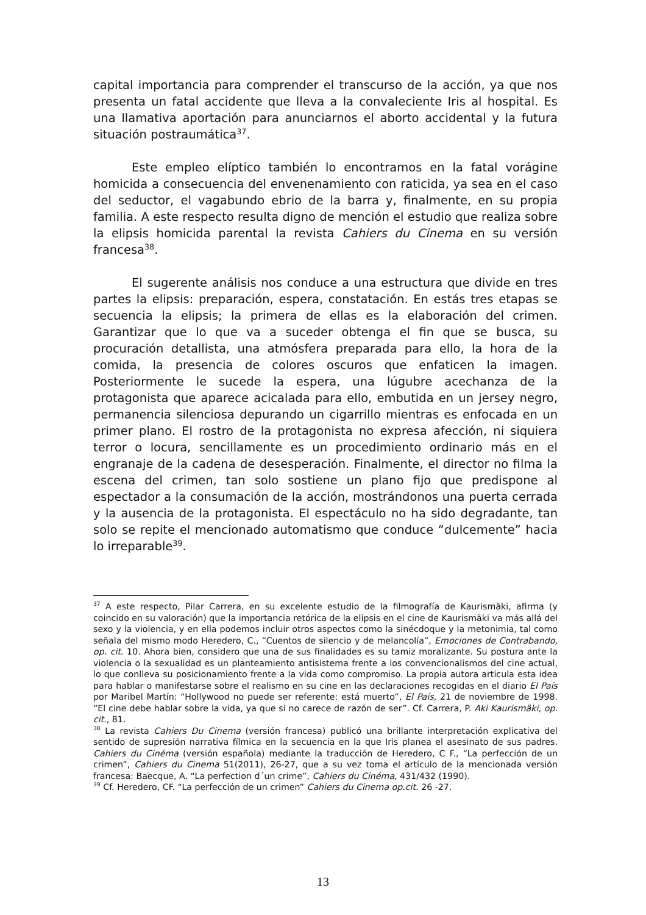capital importancia para comprender el transcurso de la acción, ya que nos presenta un fatal accidente que lleva a la convaleciente Iris al hospital. Es una llamativa aportación para anunciarnos el aborto accidental y la futura situación postraumática<sup>37</sup>.
Este empleo elíptico también lo encontramos en la fatal vorágine homicida a consecuencia del envenenamiento con raticida, ya sea en el caso del seductor, el vagabundo ebrio de la barra y, finalmente, en su propia familia. A este respecto resulta digno de mención el estudio que realiza sobre la elipsis homicida parental la revista Cahiers du Cinema en su versión francesa<sup>38</sup>.
El sugerente análisis nos conduce a una estructura que divide en tres partes la elipsis: preparación, espera, constatación. En estás tres etapas se secuencia la elipsis; la primera de ellas es la elaboración del crimen. Garantizar que lo que va a suceder obtenga el fin que se busca, su procuración detallista, una atmósfera preparada para ello, la hora de la comida, la presencia de colores oscuros que enfaticen la imagen. Posteriormente le sucede la espera, una lúgubre acechanza de la protagonista que aparece acicalada para ello, embutida en un jersey negro, permanencia silenciosa depurando un cigarrillo mientras es enfocada en un primer plano. El rostro de la protagonista no expresa afección, ni siquiera terror o locura, sencillamente es un procedimiento ordinario más en el engranaje de la cadena de desesperación. Finalmente, el director no filma la escena del crimen, tan solo sostiene un plano fijo que predispone al espectador a la consumación de la acción, mostrándonos una puerta cerrada y la ausencia de la protagonista. El espectáculo no ha sido degradante, tan solo se repite el mencionado automatismo que conduce “dulcemente” hacia lo irreparable<sup>39</sup>.
<sup>37</sup> A este respecto, Pilar Carrera, en su excelente estudio de la filmografía de Kaurismäki, afirma (y coincido en su valoración) que la importancia retórica de la elipsis en el cine de Kaurismäki va más allá del sexo y la violencia, y en ella podemos incluir otros aspectos como la sinécdoque y la metonimia, tal como señala del mismo modo Heredero, C., “Cuentos de silencio y de melancolía”, Emociones de Contrabando, op. cit. 10. Ahora bien, considero que una de sus finalidades es su tamiz moralizante. Su postura ante la violencia o la sexualidad es un planteamiento antisistema frente a los convencionalismos del cine actual, lo que conlleva su posicionamiento frente a la vida como compromiso. La propia autora articula esta idea para hablar o manifestarse sobre el realismo en su cine en las declaraciones recogidas en el diario El País por Maribel Martín: “Hollywood no puede ser referente: está muerto”, El País, 21 de noviembre de 1998. “El cine debe hablar sobre la vida, ya que si no carece de razón de ser”. Cf. Carrera, P. Aki Kaurismäki, op. cit., 81.
<sup>38</sup> La revista Cahiers Du Cinema (versión francesa) publicó una brillante interpretación explicativa del sentido de supresión narrativa fílmica en la secuencia en la que Iris planea el asesinato de sus padres. Cahiers du Cinéma (versión española) mediante la traducción de Heredero, C F., “La perfección de un crimen”, Cahiers du Cinema 51(2011), 26-27, que a su vez toma el artículo de la mencionada versión francesa: Baecque, A. “La perfection d´un crime”, Cahiers du Cinéma, 431/432 (1990).
<sup>39</sup> Cf. Heredero, CF. “La perfección de un crimen” Cahiers du Cinema op.cit. 26 -27.
13